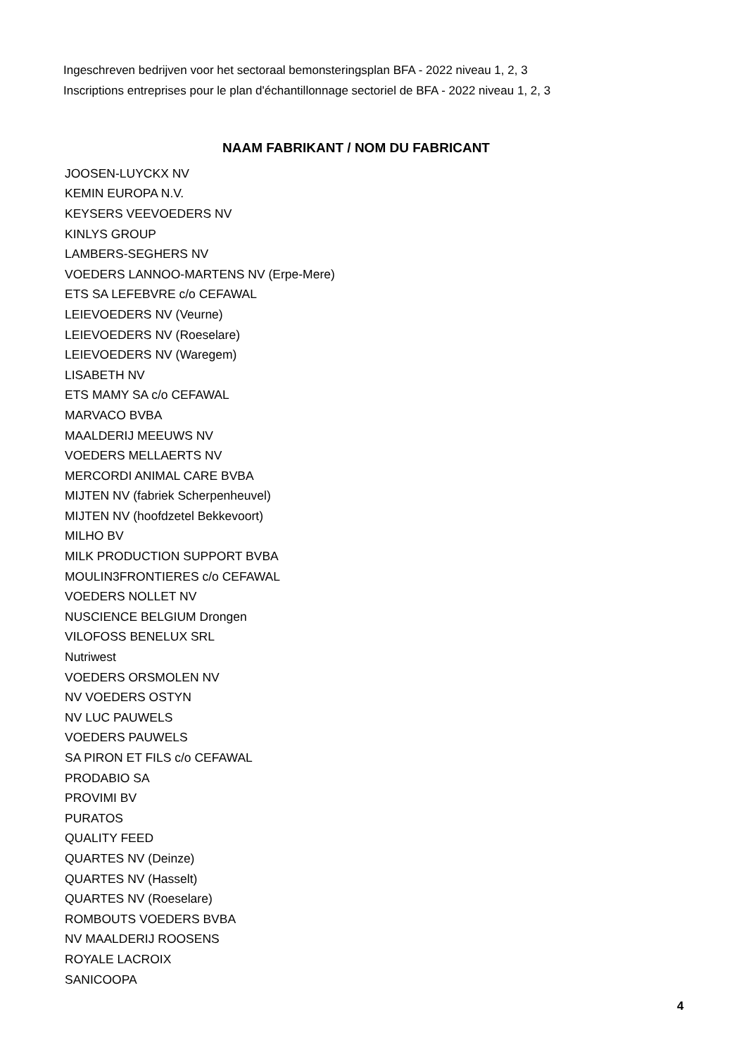Ingeschreven bedrijven voor het sectoraal bemonsteringsplan BFA - 2022 niveau 1, 2, 3
Inscriptions entreprises pour le plan d'échantillonnage sectoriel de BFA - 2022 niveau 1, 2, 3
NAAM FABRIKANT / NOM DU FABRICANT
| JOOSEN-LUYCKX NV |
| KEMIN EUROPA N.V. |
| KEYSERS VEEVOEDERS NV |
| KINLYS GROUP |
| LAMBERS-SEGHERS NV |
| VOEDERS LANNOO-MARTENS NV (Erpe-Mere) |
| ETS SA LEFEBVRE c/o CEFAWAL |
| LEIEVOEDERS NV (Veurne) |
| LEIEVOEDERS NV (Roeselare) |
| LEIEVOEDERS NV (Waregem) |
| LISABETH NV |
| ETS MAMY SA c/o CEFAWAL |
| MARVACO BVBA |
| MAALDERIJ MEEUWS NV |
| VOEDERS MELLAERTS NV |
| MERCORDI ANIMAL CARE BVBA |
| MIJTEN NV (fabriek Scherpenheuvel) |
| MIJTEN NV (hoofdzetel Bekkevoort) |
| MILHO BV |
| MILK PRODUCTION SUPPORT BVBA |
| MOULIN3FRONTIERES c/o CEFAWAL |
| VOEDERS NOLLET NV |
| NUSCIENCE BELGIUM Drongen |
| VILOFOSS BENELUX SRL |
| Nutriwest |
| VOEDERS ORSMOLEN NV |
| NV VOEDERS OSTYN |
| NV LUC PAUWELS |
| VOEDERS PAUWELS |
| SA PIRON ET FILS c/o CEFAWAL |
| PRODABIO SA |
| PROVIMI BV |
| PURATOS |
| QUALITY FEED |
| QUARTES NV (Deinze) |
| QUARTES NV (Hasselt) |
| QUARTES NV (Roeselare) |
| ROMBOUTS VOEDERS BVBA |
| NV MAALDERIJ ROOSENS |
| ROYALE LACROIX |
| SANICOOPA |
4